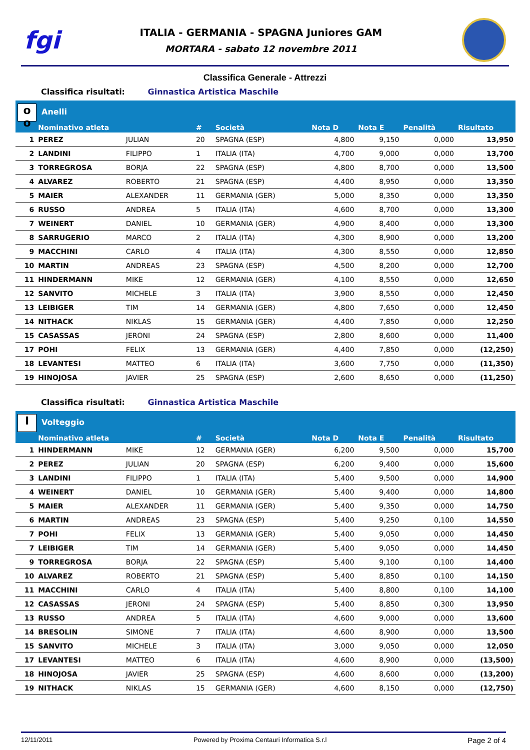fgi
ITALIA - GERMANIA - SPAGNA Juniores GAM
MORTARA - sabato 12 novembre 2011
Classifica Generale - Attrezzi
Classifica risultati: Ginnastica Artistica Maschile
| o o Anelli | | | | | | | | |
| --- | --- | --- | --- | --- | --- | --- | --- | --- |
| | Nominativo atleta | | # | Società | Nota D | Nota E | Penalità | Risultato |
| 1 | PEREZ | JULIAN | 20 | SPAGNA (ESP) | 4,800 | 9,150 | 0,000 | 13,950 |
| 2 | LANDINI | FILIPPO | 1 | ITALIA (ITA) | 4,700 | 9,000 | 0,000 | 13,700 |
| 3 | TORREGROSA | BORJA | 22 | SPAGNA (ESP) | 4,800 | 8,700 | 0,000 | 13,500 |
| 4 | ALVAREZ | ROBERTO | 21 | SPAGNA (ESP) | 4,400 | 8,950 | 0,000 | 13,350 |
| 5 | MAIER | ALEXANDER | 11 | GERMANIA (GER) | 5,000 | 8,350 | 0,000 | 13,350 |
| 6 | RUSSO | ANDREA | 5 | ITALIA (ITA) | 4,600 | 8,700 | 0,000 | 13,300 |
| 7 | WEINERT | DANIEL | 10 | GERMANIA (GER) | 4,900 | 8,400 | 0,000 | 13,300 |
| 8 | SARRUGERIO | MARCO | 2 | ITALIA (ITA) | 4,300 | 8,900 | 0,000 | 13,200 |
| 9 | MACCHINI | CARLO | 4 | ITALIA (ITA) | 4,300 | 8,550 | 0,000 | 12,850 |
| 10 | MARTIN | ANDREAS | 23 | SPAGNA (ESP) | 4,500 | 8,200 | 0,000 | 12,700 |
| 11 | HINDERMANN | MIKE | 12 | GERMANIA (GER) | 4,100 | 8,550 | 0,000 | 12,650 |
| 12 | SANVITO | MICHELE | 3 | ITALIA (ITA) | 3,900 | 8,550 | 0,000 | 12,450 |
| 13 | LEIBIGER | TIM | 14 | GERMANIA (GER) | 4,800 | 7,650 | 0,000 | 12,450 |
| 14 | NITHACK | NIKLAS | 15 | GERMANIA (GER) | 4,400 | 7,850 | 0,000 | 12,250 |
| 15 | CASASSAS | JERONI | 24 | SPAGNA (ESP) | 2,800 | 8,600 | 0,000 | 11,400 |
| 17 | POHI | FELIX | 13 | GERMANIA (GER) | 4,400 | 7,850 | 0,000 | (12,250) |
| 18 | LEVANTESI | MATTEO | 6 | ITALIA (ITA) | 3,600 | 7,750 | 0,000 | (11,350) |
| 19 | HINOJOSA | JAVIER | 25 | SPAGNA (ESP) | 2,600 | 8,650 | 0,000 | (11,250) |
Classifica risultati: Ginnastica Artistica Maschile
| I Volteggio | | | | | | | | |
| --- | --- | --- | --- | --- | --- | --- | --- | --- |
| | Nominativo atleta | | # | Società | Nota D | Nota E | Penalità | Risultato |
| 1 | HINDERMANN | MIKE | 12 | GERMANIA (GER) | 6,200 | 9,500 | 0,000 | 15,700 |
| 2 | PEREZ | JULIAN | 20 | SPAGNA (ESP) | 6,200 | 9,400 | 0,000 | 15,600 |
| 3 | LANDINI | FILIPPO | 1 | ITALIA (ITA) | 5,400 | 9,500 | 0,000 | 14,900 |
| 4 | WEINERT | DANIEL | 10 | GERMANIA (GER) | 5,400 | 9,400 | 0,000 | 14,800 |
| 5 | MAIER | ALEXANDER | 11 | GERMANIA (GER) | 5,400 | 9,350 | 0,000 | 14,750 |
| 6 | MARTIN | ANDREAS | 23 | SPAGNA (ESP) | 5,400 | 9,250 | 0,100 | 14,550 |
| 7 | POHI | FELIX | 13 | GERMANIA (GER) | 5,400 | 9,050 | 0,000 | 14,450 |
| 7 | LEIBIGER | TIM | 14 | GERMANIA (GER) | 5,400 | 9,050 | 0,000 | 14,450 |
| 9 | TORREGROSA | BORJA | 22 | SPAGNA (ESP) | 5,400 | 9,100 | 0,100 | 14,400 |
| 10 | ALVAREZ | ROBERTO | 21 | SPAGNA (ESP) | 5,400 | 8,850 | 0,100 | 14,150 |
| 11 | MACCHINI | CARLO | 4 | ITALIA (ITA) | 5,400 | 8,800 | 0,100 | 14,100 |
| 12 | CASASSAS | JERONI | 24 | SPAGNA (ESP) | 5,400 | 8,850 | 0,300 | 13,950 |
| 13 | RUSSO | ANDREA | 5 | ITALIA (ITA) | 4,600 | 9,000 | 0,000 | 13,600 |
| 14 | BRESOLIN | SIMONE | 7 | ITALIA (ITA) | 4,600 | 8,900 | 0,000 | 13,500 |
| 15 | SANVITO | MICHELE | 3 | ITALIA (ITA) | 3,000 | 9,050 | 0,000 | 12,050 |
| 17 | LEVANTESI | MATTEO | 6 | ITALIA (ITA) | 4,600 | 8,900 | 0,000 | (13,500) |
| 18 | HINOJOSA | JAVIER | 25 | SPAGNA (ESP) | 4,600 | 8,600 | 0,000 | (13,200) |
| 19 | NITHACK | NIKLAS | 15 | GERMANIA (GER) | 4,600 | 8,150 | 0,000 | (12,750) |
12/11/2011 Powered by Proxima Centauri Informatica S.r.l Page 2 of 4